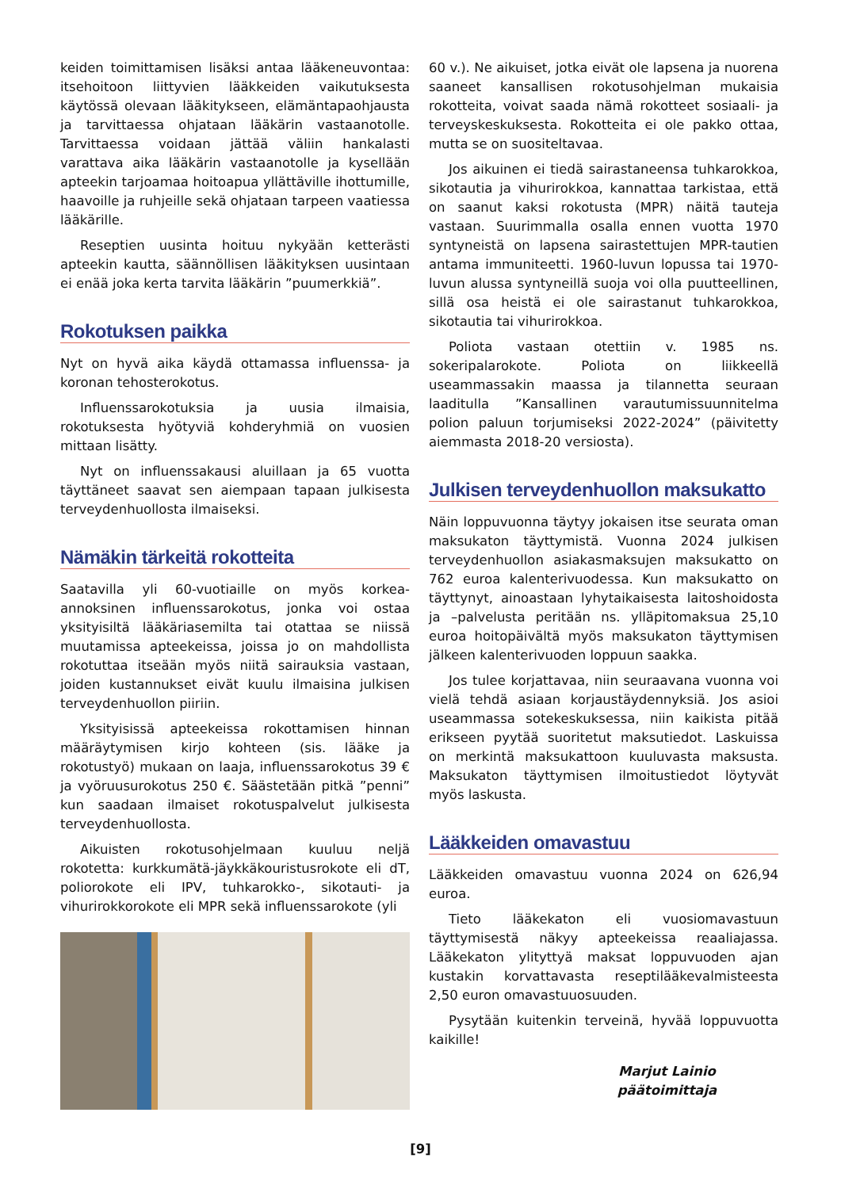keiden toimittamisen lisäksi antaa lääkeneuvontaa: itsehoitoon liittyvien lääkkeiden vaikutuksesta käytössä olevaan lääkitykseen, elämäntapaohjausta ja tarvittaessa ohjataan lääkärin vastaanotolle. Tarvittaessa voidaan jättää väliin hankalasti varattava aika lääkärin vastaanotolle ja kysellään apteekin tarjoamaa hoitoapua yllättäville ihottumille, haavoille ja ruhjeille sekä ohjataan tarpeen vaatiessa lääkärille.
Reseptien uusinta hoituu nykyään ketterästi apteekin kautta, säännöllisen lääkityksen uusintaan ei enää joka kerta tarvita lääkärin ”puumerkkiä”.
Rokotuksen paikka
Nyt on hyvä aika käydä ottamassa influenssa- ja koronan tehosterokotus.
Influenssarokotuksia ja uusia ilmaisia, rokotuksesta hyötyviä kohderyhmiä on vuosien mittaan lisätty.
Nyt on influenssakausi aluillaan ja 65 vuotta täyttäneet saavat sen aiempaan tapaan julkisesta terveydenhuollosta ilmaiseksi.
Nämäkin tärkeitä rokotteita
Saatavilla yli 60-vuotiaille on myös korkea-annoksinen influenssarokotus, jonka voi ostaa yksityisiltä lääkäriasemilta tai otattaa se niissä muutamissa apteekeissa, joissa jo on mahdollista rokotuttaa itseään myös niitä sairauksia vastaan, joiden kustannukset eivät kuulu ilmaisina julkisen terveydenhuollon piiriin.
Yksityisissä apteekeissa rokottamisen hinnan määräytymisen kirjo kohteen (sis. lääke ja rokotustyö) mukaan on laaja, influenssarokotus 39 € ja vyöruusurokotus 250 €. Säästetään pitkä ”penni” kun saadaan ilmaiset rokotuspalvelut julkisesta terveydenhuollosta.
Aikuisten rokotusohjelmaan kuuluu neljä rokotetta: kurkkumätä-jäykkäkouristusrokote eli dT, poliorokote eli IPV, tuhkarokko-, sikotauti- ja vihurirokkorokote eli MPR sekä influenssarokote (yli
60 v.). Ne aikuiset, jotka eivät ole lapsena ja nuorena saaneet kansallisen rokotusohjelman mukaisia rokotteita, voivat saada nämä rokotteet sosiaali- ja terveyskeskuksesta. Rokotteita ei ole pakko ottaa, mutta se on suositeltavaa.
Jos aikuinen ei tiedä sairastaneensa tuhkarokkoa, sikotautia ja vihurirokkoa, kannattaa tarkistaa, että on saanut kaksi rokotusta (MPR) näitä tauteja vastaan. Suurimmalla osalla ennen vuotta 1970 syntyneistä on lapsena sairastettujen MPR-tautien antama immuniteetti. 1960-luvun lopussa tai 1970-luvun alussa syntyneillä suoja voi olla puutteellinen, sillä osa heistä ei ole sairastanut tuhkarokkoa, sikotautia tai vihurirokkoa.
Poliota vastaan otettiin v. 1985 ns. sokeripalarokote. Poliota on liikkeellä useammassakin maassa ja tilannetta seuraan laaditulla ”Kansallinen varautumissuunnitelma polion paluun torjumiseksi 2022-2024” (päivitetty aiemmasta 2018-20 versiosta).
Julkisen terveydenhuollon maksukatto
Näin loppuvuonna täytyy jokaisen itse seurata oman maksukaton täyttymistä. Vuonna 2024 julkisen terveydenhuollon asiakasmaksujen maksukatto on 762 euroa kalenterivuodessa. Kun maksukatto on täyttynyt, ainoastaan lyhytaikaisesta laitoshoidosta ja –palvelusta peritään ns. ylläpitomaksua 25,10 euroa hoitopäivältä myös maksukaton täyttymisen jälkeen kalenterivuoden loppuun saakka.
Jos tulee korjattavaa, niin seuraavana vuonna voi vielä tehdä asiaan korjaustäydennyksiä. Jos asioi useammassa sotekeskuksessa, niin kaikista pitää erikseen pyytää suoritetut maksutiedot. Laskuissa on merkintä maksukattoon kuuluvasta maksusta. Maksukaton täyttymisen ilmoitustiedot löytyvät myös laskusta.
Lääkkeiden omavastuu
Lääkkeiden omavastuu vuonna 2024 on 626,94 euroa.
Tieto lääkekaton eli vuosiomavastuun täyttymisestä näkyy apteekeissa reaaliajassa. Lääkekaton ylityttyä maksat loppuvuoden ajan kustakin korvattavasta reseptilääkevalmisteesta 2,50 euron omavastuuosuuden.
Pysytään kuitenkin terveinä, hyvää loppuvuotta kaikille!
Marjut Lainio
päätoimittaja
[9]